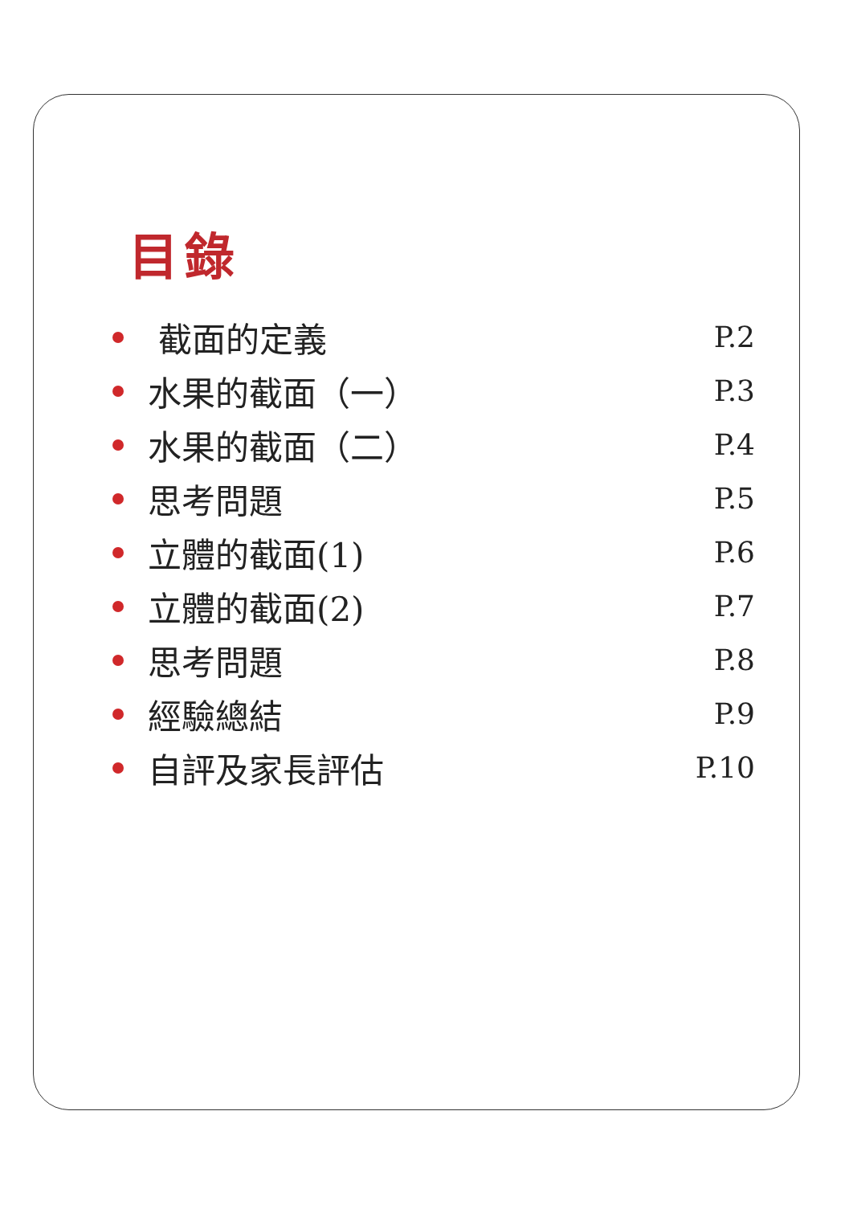目錄
截面的定義 P.2
水果的截面（一） P.3
水果的截面（二） P.4
思考問題 P.5
立體的截面(1) P.6
立體的截面(2) P.7
思考問題 P.8
經驗總結 P.9
自評及家長評估 P.10